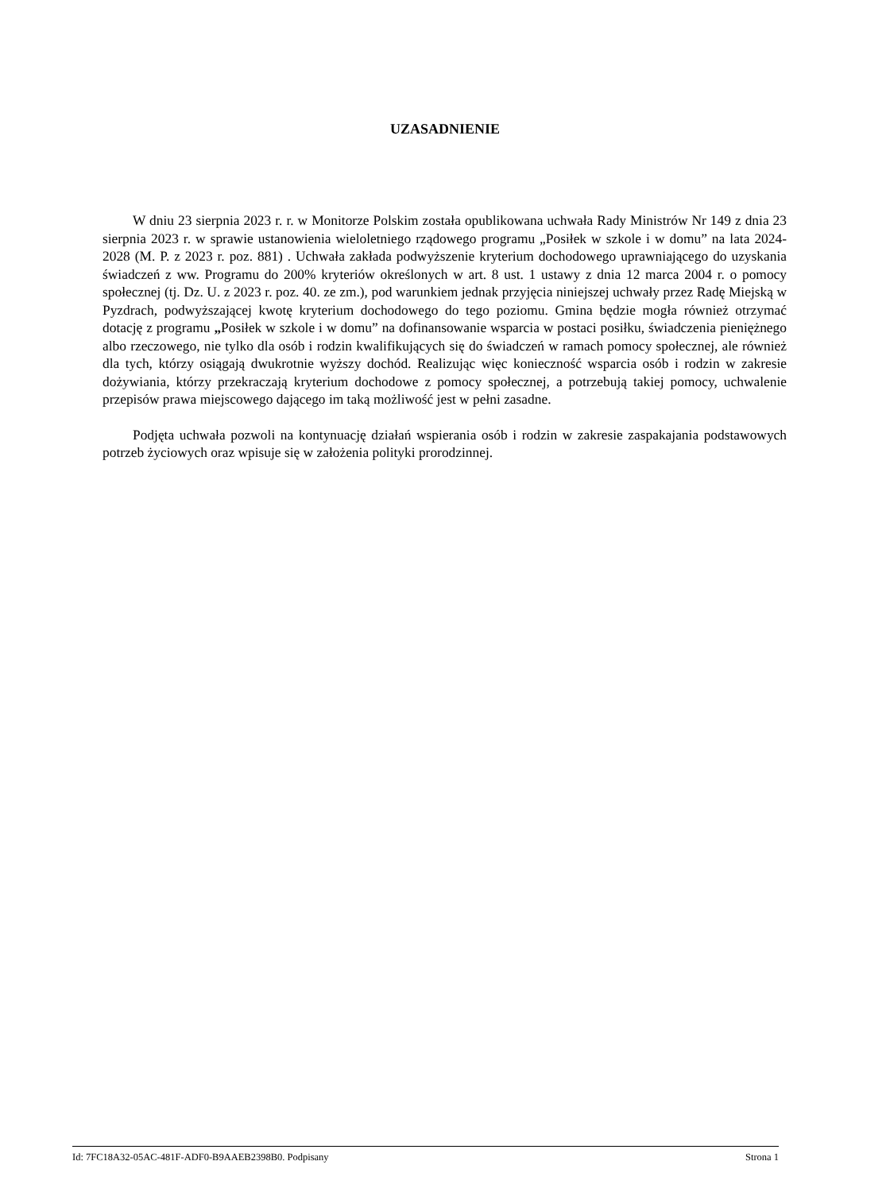UZASADNIENIE
W dniu 23 sierpnia 2023 r. r. w Monitorze Polskim została opublikowana uchwała Rady Ministrów Nr 149 z dnia 23 sierpnia 2023 r. w sprawie ustanowienia wieloletniego rządowego programu „Posiłek w szkole i w domu” na lata 2024-2028 (M. P. z 2023 r. poz. 881) . Uchwała zakłada podwyższenie kryterium dochodowego uprawniającego do uzyskania świadczeń z ww. Programu do 200% kryteriów określonych w art. 8 ust. 1 ustawy z dnia 12 marca 2004 r. o pomocy społecznej (tj. Dz. U. z 2023 r. poz. 40. ze zm.), pod warunkiem jednak przyjęcia niniejszej uchwały przez Radę Miejską w Pyzdrach, podwyższającej kwotę kryterium dochodowego do tego poziomu. Gmina będzie mogła również otrzymać dotację z programu „Posiłek w szkole i w domu” na dofinansowanie wsparcia w postaci posiłku, świadczenia pieniężnego albo rzeczowego, nie tylko dla osób i rodzin kwalifikujących się do świadczeń w ramach pomocy społecznej, ale również dla tych, którzy osiągają dwukrotnie wyższy dochód. Realizując więc konieczność wsparcia osób i rodzin w zakresie dożywiania, którzy przekraczają kryterium dochodowe z pomocy społecznej, a potrzebują takiej pomocy, uchwalenie przepisów prawa miejscowego dającego im taką możliwość jest w pełni zasadne.
Podjęta uchwała pozwoli na kontynuację działań wspierania osób i rodzin w zakresie zaspakajania podstawowych potrzeb życiowych oraz wpisuje się w założenia polityki prorodzinnej.
Id: 7FC18A32-05AC-481F-ADF0-B9AAEB2398B0. Podpisany Strona 1